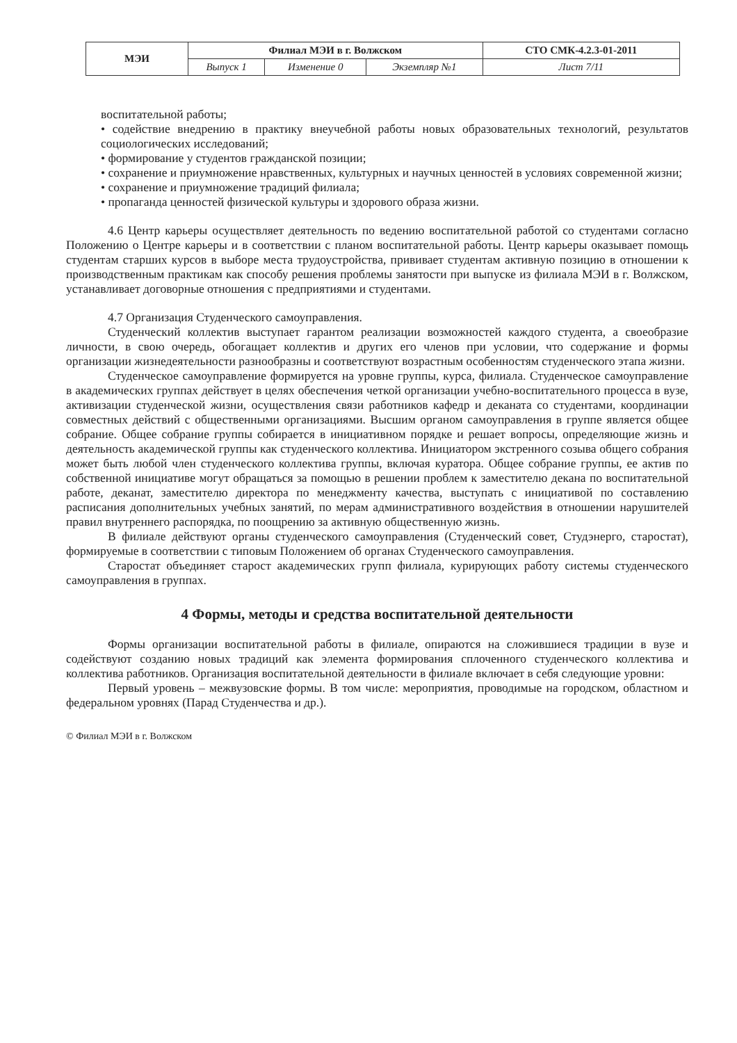| МЭИ | Филиал МЭИ в г. Волжском | | | СТО СМК-4.2.3-01-2011 |
| | Выпуск 1 | Изменение 0 | Экземпляр №1 | Лист 7/11 |
воспитательной работы;
• содействие внедрению в практику внеучебной работы новых образовательных технологий, результатов социологических исследований;
• формирование у студентов гражданской позиции;
• сохранение и приумножение нравственных, культурных и научных ценностей в условиях современной жизни;
• сохранение и приумножение традиций филиала;
• пропаганда ценностей физической культуры и здорового образа жизни.
4.6 Центр карьеры осуществляет деятельность по ведению воспитательной работой со студентами согласно Положению о Центре карьеры и в соответствии с планом воспитательной работы. Центр карьеры оказывает помощь студентам старших курсов в выборе места трудоустройства, прививает студентам активную позицию в отношении к производственным практикам как способу решения проблемы занятости при выпуске из филиала МЭИ в г. Волжском, устанавливает договорные отношения с предприятиями и студентами.
4.7 Организация Студенческого самоуправления.
Студенческий коллектив выступает гарантом реализации возможностей каждого студента, а своеобразие личности, в свою очередь, обогащает коллектив и других его членов при условии, что содержание и формы организации жизнедеятельности разнообразны и соответствуют возрастным особенностям студенческого этапа жизни.
Студенческое самоуправление формируется на уровне группы, курса, филиала. Студенческое самоуправление в академических группах действует в целях обеспечения четкой организации учебно-воспитательного процесса в вузе, активизации студенческой жизни, осуществления связи работников кафедр и деканата со студентами, координации совместных действий с общественными организациями. Высшим органом самоуправления в группе является общее собрание. Общее собрание группы собирается в инициативном порядке и решает вопросы, определяющие жизнь и деятельность академической группы как студенческого коллектива. Инициатором экстренного созыва общего собрания может быть любой член студенческого коллектива группы, включая куратора. Общее собрание группы, ее актив по собственной инициативе могут обращаться за помощью в решении проблем к заместителю декана по воспитательной работе, деканат, заместителю директора по менеджменту качества, выступать с инициативой по составлению расписания дополнительных учебных занятий, по мерам административного воздействия в отношении нарушителей правил внутреннего распорядка, по поощрению за активную общественную жизнь.
В филиале действуют органы студенческого самоуправления (Студенческий совет, Студэнерго, старостат), формируемые в соответствии с типовым Положением об органах Студенческого самоуправления.
Старостат объединяет старост академических групп филиала, курирующих работу системы студенческого самоуправления в группах.
4 Формы, методы и средства воспитательной деятельности
Формы организации воспитательной работы в филиале, опираются на сложившиеся традиции в вузе и содействуют созданию новых традиций как элемента формирования сплоченного студенческого коллектива и коллектива работников. Организация воспитательной деятельности в филиале включает в себя следующие уровни:
Первый уровень – межвузовские формы. В том числе: мероприятия, проводимые на городском, областном и федеральном уровнях (Парад Студенчества и др.).
© Филиал МЭИ в г. Волжском